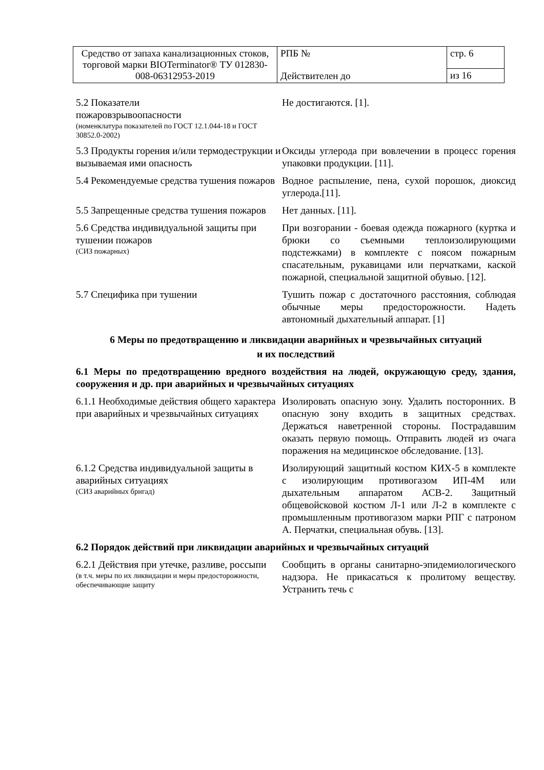| Средство от запаха канализационных стоков, торговой марки BIOTerminator® ТУ 012830-008-06312953-2019 | РПБ № Действителен до | стр. 6 |
| | | из 16 |
5.2 Показатели
пожаровзрывоопасности
(номенклатура показателей по ГОСТ 12.1.044-18 и ГОСТ 30852.0-2002)
Не достигаются. [1].
5.3 Продукты горения и/или термодеструкции и вызываемая ими опасность
Оксиды углерода при вовлечении в процесс горения упаковки продукции. [11].
5.4 Рекомендуемые средства тушения пожаров
Водное распыление, пена, сухой порошок, диоксид углерода.[11].
5.5 Запрещенные средства тушения пожаров
Нет данных. [11].
5.6 Средства индивидуальной защиты при тушении пожаров
(СИЗ пожарных)
При возгорании - боевая одежда пожарного (куртка и брюки со съемными теплоизолирующими подстежками) в комплекте с поясом пожарным спасательным, рукавицами или перчатками, каской пожарной, специальной защитной обувью. [12].
5.7 Специфика при тушении Тушить пожар с достаточного расстояния, соблюдая обычные меры предосторожности. Надеть автономный дыхательный аппарат. [1]
6 Меры по предотвращению и ликвидации аварийных и чрезвычайных ситуаций
и их последствий
6.1 Меры по предотвращению вредного воздействия на людей, окружающую среду, здания, сооружения и др. при аварийных и чрезвычайных ситуациях
6.1.1 Необходимые действия общего характера при аварийных и чрезвычайных ситуациях
Изолировать опасную зону. Удалить посторонних. В опасную зону входить в защитных средствах. Держаться наветренной стороны. Пострадавшим оказать первую помощь. Отправить людей из очага поражения на медицинское обследование. [13].
6.1.2 Средства индивидуальной защиты в аварийных ситуациях
(СИЗ аварийных бригад)
Изолирующий защитный костюм КИХ-5 в комплекте с изолирующим противогазом ИП-4М или дыхательным аппаратом АСВ-2. Защитный общевойсковой костюм Л-1 или Л-2 в комплекте с промышленным противогазом марки РПГ с патроном А. Перчатки, специальная обувь. [13].
6.2 Порядок действий при ликвидации аварийных и чрезвычайных ситуаций
6.2.1 Действия при утечке, разливе, россыпи
(в т.ч. меры по их ликвидации и меры предосторожности, обеспечивающие защиту
Сообщить в органы санитарно-эпидемиологического надзора. Не прикасаться к пролитому веществу. Устранить течь с